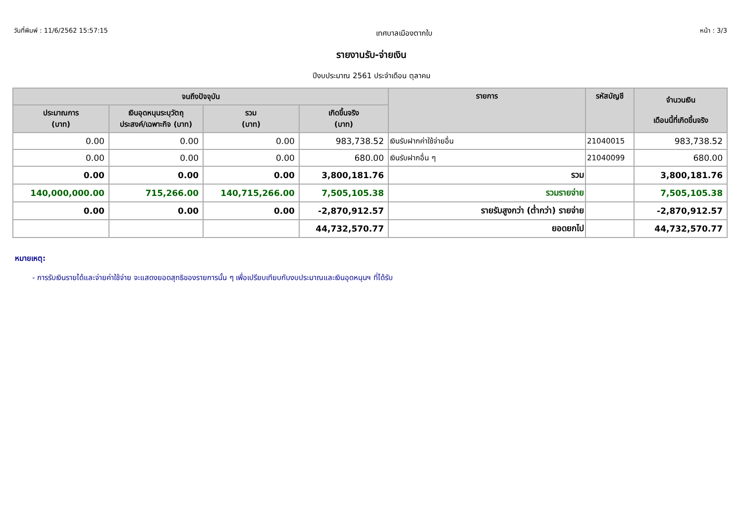วันที่พิมพ์ : 11/6/2562 15:57:15
เทศบาลเมืองตากใบ
หน้า : 3/3
รายงานรับ-จ่ายเงิน
ปีงบประมาณ 2561 ประจำเดือน ตุลาคม
| จนถึงปัจจุบัน | | | | รายการ | รหัสบัญชี | จำนวนเงิน เดือนนี้ที่เกิดขึ้นจริง |
| --- | --- | --- | --- | --- | --- | --- |
| ประมาณการ (บาท) | เงินอุดหนุนระบุวัตถุ ประสงค์/เฉพาะกิจ (บาท) | รวม (บาท) | เกิดขึ้นจริง (บาท) | | | |
| 0.00 | 0.00 | 0.00 | 983,738.52 | เงินรับฝากค่าใช้จ่ายอื่น | 21040015 | 983,738.52 |
| 0.00 | 0.00 | 0.00 | 680.00 | เงินรับฝากอื่น ๆ | 21040099 | 680.00 |
| 0.00 | 0.00 | 0.00 | 3,800,181.76 | รวม | | 3,800,181.76 |
| 140,000,000.00 | 715,266.00 | 140,715,266.00 | 7,505,105.38 | รวมรายจ่าย | | 7,505,105.38 |
| 0.00 | 0.00 | 0.00 | -2,870,912.57 | รายรับสูงกว่า (ต่ำกว่า) รายจ่าย | | -2,870,912.57 |
| | | | 44,732,570.77 | ยอดยกไป | | 44,732,570.77 |
หมายเหตุ:
- การรับเงินรายได้และจ่ายค่าใช้จ่าย จะแสดงยอดสุทธิของรายการนั้น ๆ เพื่อเปรียบเทียบกับงบประมาณและเงินอุดหนุนฯ ที่ได้รับ